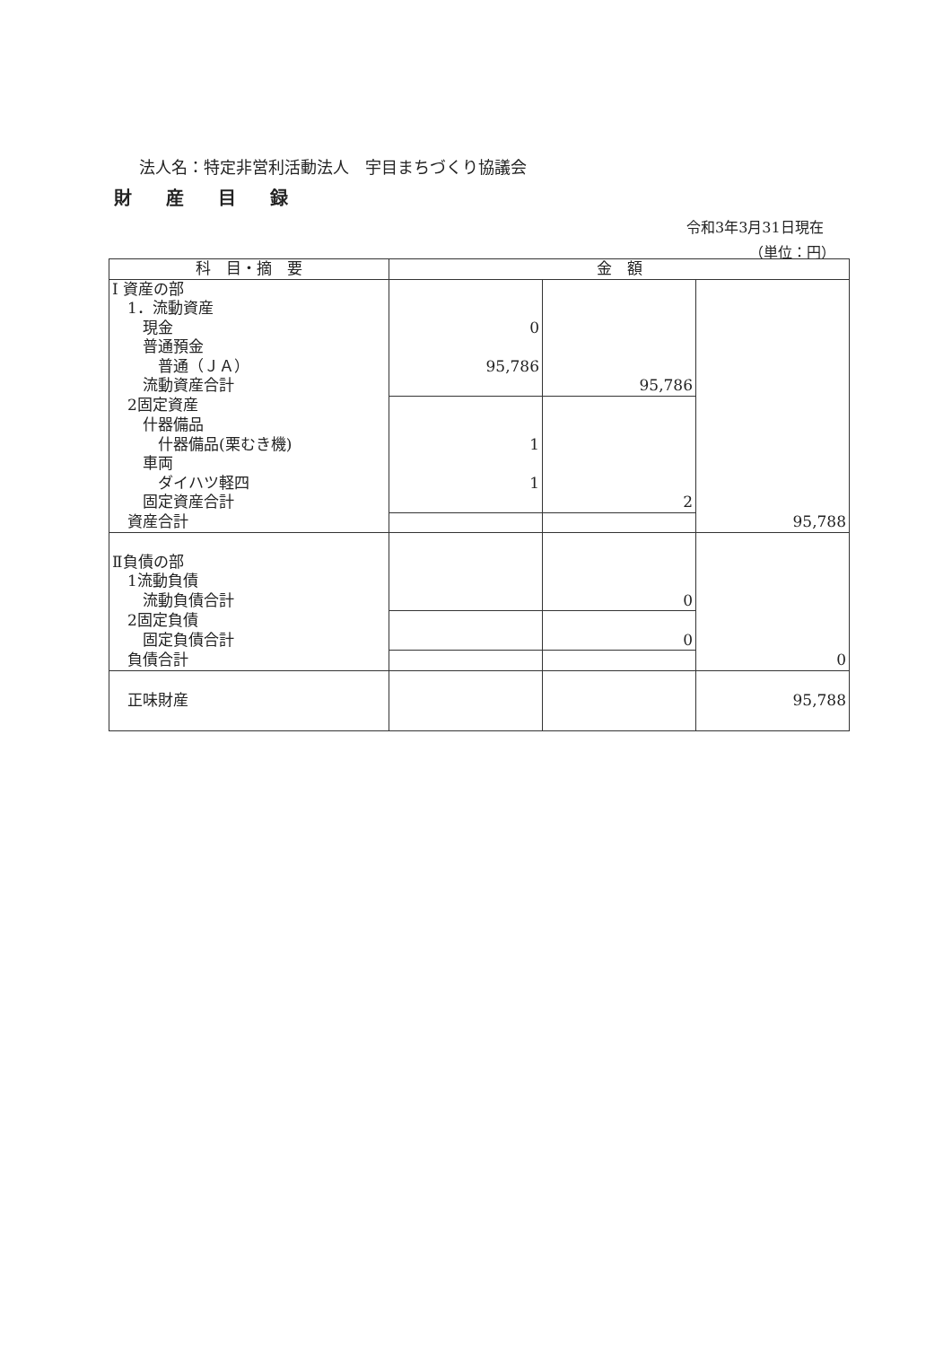法人名：特定非営利活動法人　宇目まちづくり協議会
財産目録
令和3年3月31日現在
（単位：円）
| 科 目・摘 要 | 金 額 | | |
| --- | --- | --- | --- |
| Ⅰ 資産の部 | | | |
| 1．流動資産 | | | |
| 現金 | 0 | | |
| 普通預金 | | | |
| 普通（ＪＡ） | 95,786 | | |
| 流動資産合計 | | 95,786 | |
| 2固定資産 | | | |
| 什器備品 | | | |
| 什器備品(栗むき機) | 1 | | |
| 車両 | | | |
| ダイハツ軽四 | 1 | | |
| 固定資産合計 | | 2 | |
| 資産合計 | | | 95,788 |
| Ⅱ負債の部 | | | |
| 1流動負債 | | | |
| 流動負債合計 | | 0 | |
| 2固定負債 | | | |
| 固定負債合計 | | 0 | |
| 負債合計 | | | 0 |
| 正味財産 | | | 95,788 |